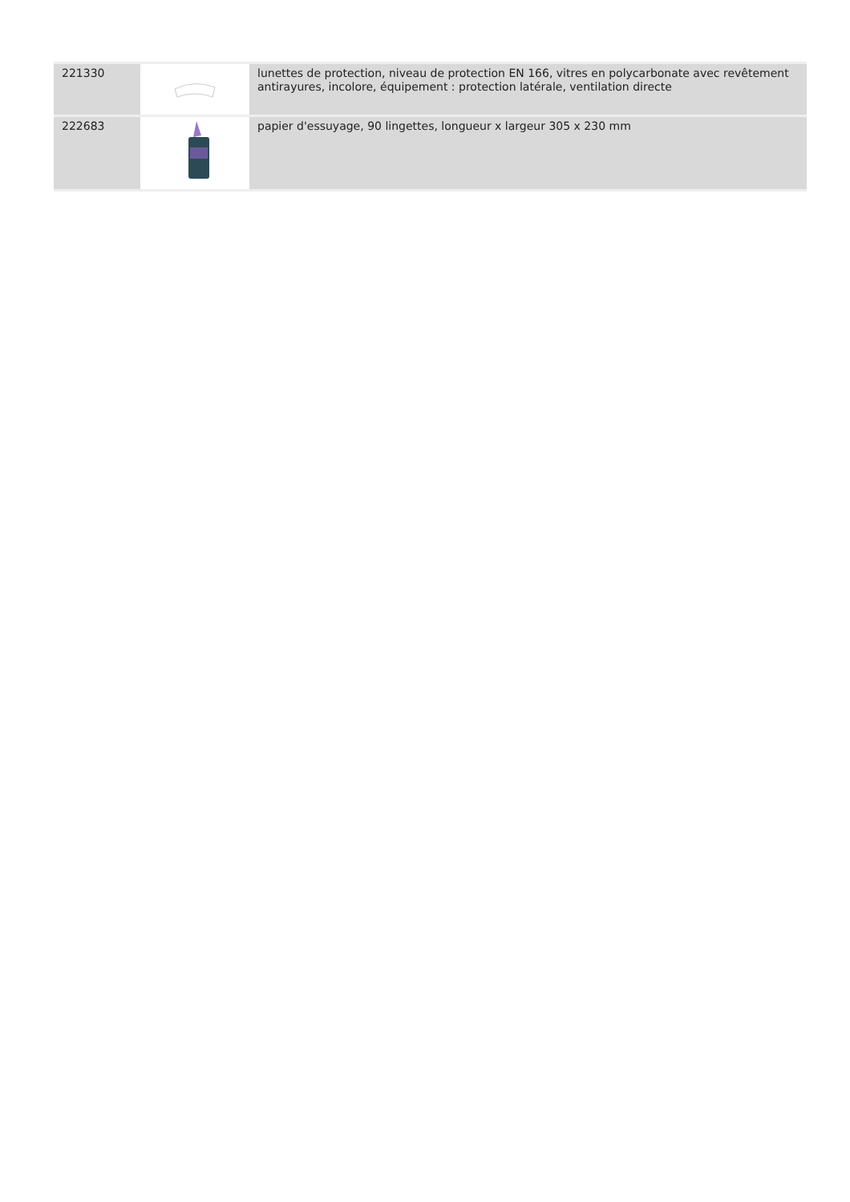| 221330 | | lunettes de protection, niveau de protection EN 166, vitres en polycarbonate avec revêtement antirayures, incolore, équipement : protection latérale, ventilation directe |
| 222683 | | papier d'essuyage, 90 lingettes, longueur x largeur 305 x 230 mm |